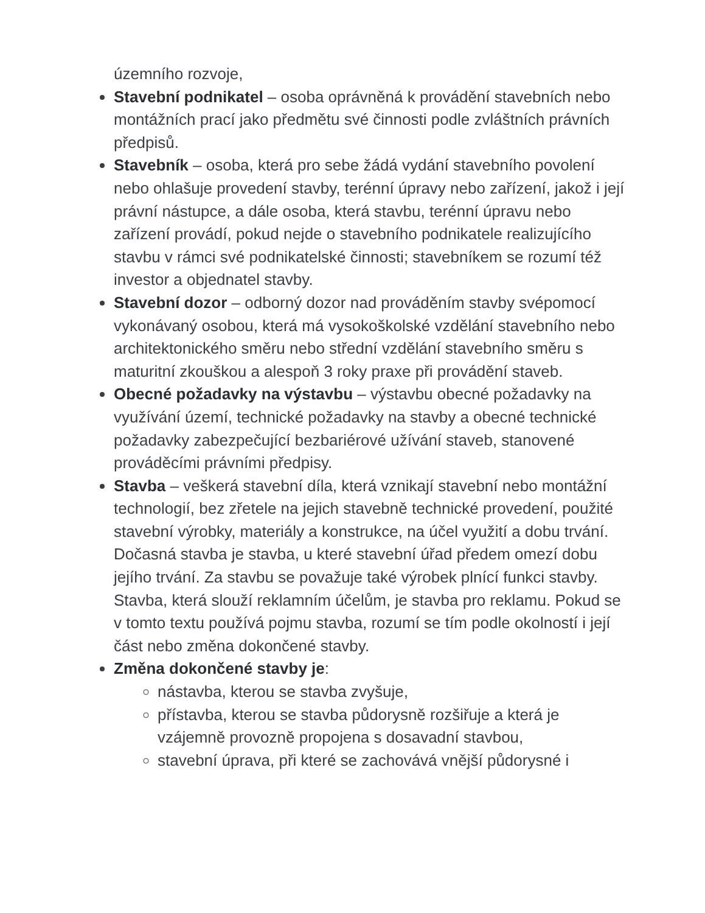územního rozvoje,
Stavební podnikatel – osoba oprávněná k provádění stavebních nebo montážních prací jako předmětu své činnosti podle zvláštních právních předpisů.
Stavebník – osoba, která pro sebe žádá vydání stavebního povolení nebo ohlašuje provedení stavby, terénní úpravy nebo zařízení, jakož i její právní nástupce, a dále osoba, která stavbu, terénní úpravu nebo zařízení provádí, pokud nejde o stavebního podnikatele realizujícího stavbu v rámci své podnikatelské činnosti; stavebníkem se rozumí též investor a objednatel stavby.
Stavební dozor – odborný dozor nad prováděním stavby svépomocí vykonávaný osobou, která má vysokoškolské vzdělání stavebního nebo architektonického směru nebo střední vzdělání stavebního směru s maturitní zkouškou a alespoň 3 roky praxe při provádění staveb.
Obecné požadavky na výstavbu – výstavbu obecné požadavky na využívání území, technické požadavky na stavby a obecné technické požadavky zabezpečující bezbariérové užívání staveb, stanovené prováděcími právními předpisy.
Stavba – veškerá stavební díla, která vznikají stavební nebo montážní technologií, bez zřetele na jejich stavebně technické provedení, použité stavební výrobky, materiály a konstrukce, na účel využití a dobu trvání. Dočasná stavba je stavba, u které stavební úřad předem omezí dobu jejího trvání. Za stavbu se považuje také výrobek plnící funkci stavby. Stavba, která slouží reklamním účelům, je stavba pro reklamu. Pokud se v tomto textu používá pojmu stavba, rozumí se tím podle okolností i její část nebo změna dokončené stavby.
Změna dokončené stavby je:
nástavba, kterou se stavba zvyšuje,
přístavba, kterou se stavba půdorysně rozšiřuje a která je vzájemně provozně propojena s dosavadní stavbou,
stavební úprava, při které se zachovává vnější půdorysné i